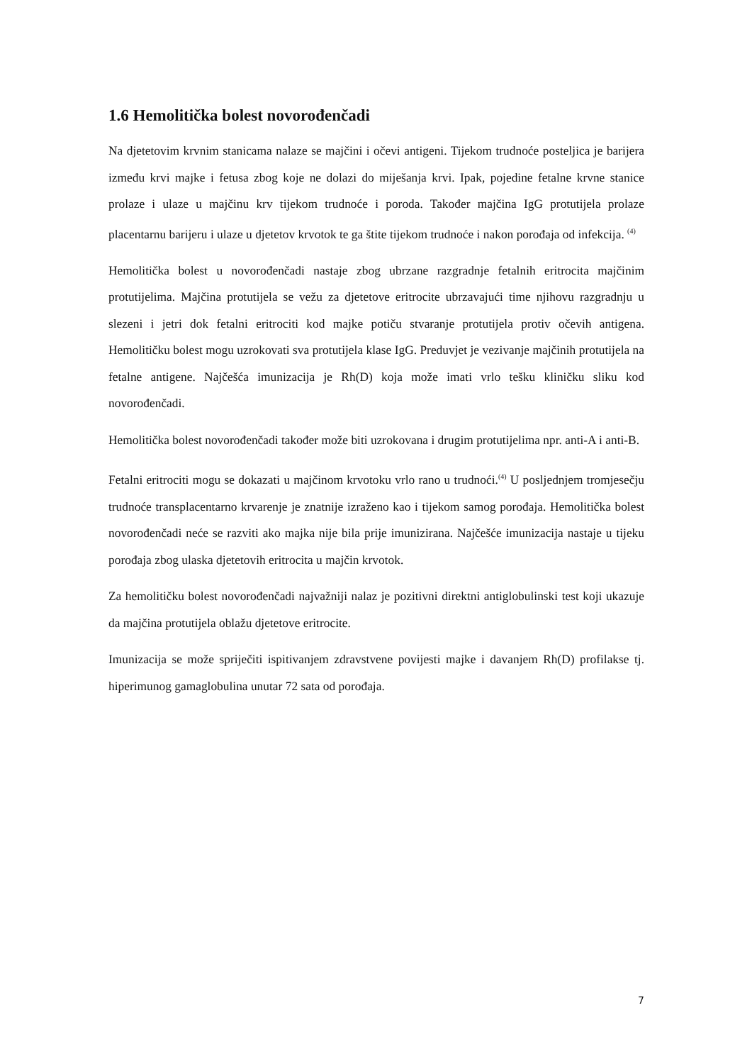1.6 Hemolitička bolest novorođenčadi
Na djetetovim krvnim stanicama nalaze se majčini i očevi antigeni. Tijekom trudnoće posteljica je barijera između krvi majke i fetusa zbog koje ne dolazi do miješanja krvi. Ipak, pojedine fetalne krvne stanice prolaze i ulaze u majčinu krv tijekom trudnoće i poroda. Također majčina IgG protutijela prolaze placentarnu barijeru i ulaze u djetetov krvotok te ga štite tijekom trudnoće i nakon porođaja od infekcija. <sup>(4)</sup>
Hemolitička bolest u novorođenčadi nastaje zbog ubrzane razgradnje fetalnih eritrocita majčinim protutijelima. Majčina protutijela se vežu za djetetove eritrocite ubrzavajući time njihovu razgradnju u slezeni i jetri dok fetalni eritrociti kod majke potiču stvaranje protutijela protiv očevih antigena. Hemolitičku bolest mogu uzrokovati sva protutijela klase IgG. Preduvjet je vezivanje majčinih protutijela na fetalne antigene. Najčešća imunizacija je Rh(D) koja može imati vrlo tešku kliničku sliku kod novorođenčadi.
Hemolitička bolest novorođenčadi također može biti uzrokovana i drugim protutijelima npr. anti-A i anti-B.
Fetalni eritrociti mogu se dokazati u majčinom krvotoku vrlo rano u trudnoći.<sup>(4)</sup> U posljednjem tromjesečju trudnoće transplacentarno krvarenje je znatnije izraženo kao i tijekom samog porođaja. Hemolitička bolest novorođenčadi neće se razviti ako majka nije bila prije imunizirana. Najčešće imunizacija nastaje u tijeku porođaja zbog ulaska djetetovih eritrocita u majčin krvotok.
Za hemolitičku bolest novorođenčadi najvažniji nalaz je pozitivni direktni antiglobulinski test koji ukazuje da majčina protutijela oblažu djetetove eritrocite.
Imunizacija se može spriječiti ispitivanjem zdravstvene povijesti majke i davanjem Rh(D) profilakse tj. hiperimunog gamaglobulina unutar 72 sata od porođaja.
7